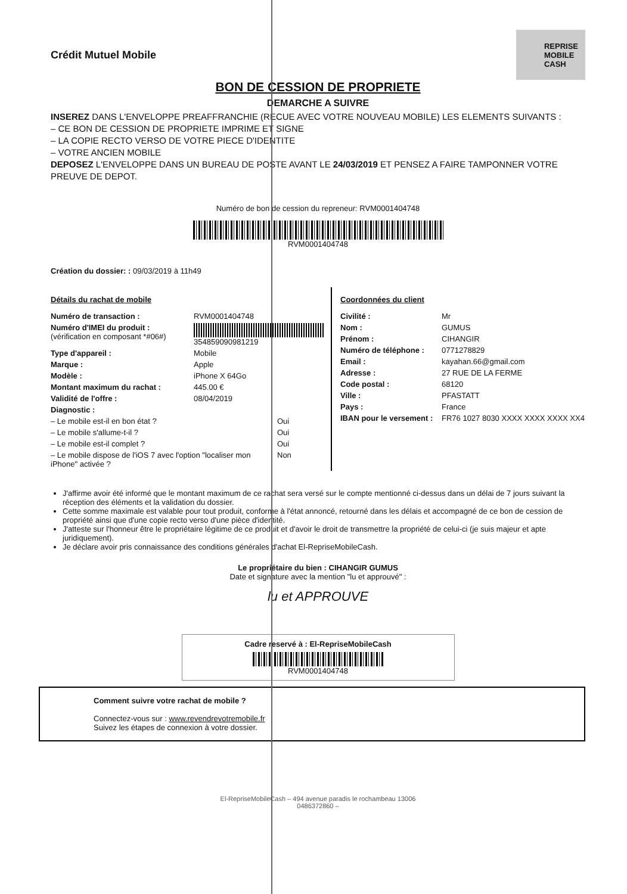Crédit Mutuel Mobile
REPRISE
MOBILE
CASH
BON DE CESSION DE PROPRIETE
DEMARCHE A SUIVRE
INSEREZ DANS L'ENVELOPPE PREAFFRANCHIE (RECUE AVEC VOTRE NOUVEAU MOBILE) LES ELEMENTS SUIVANTS :
– CE BON DE CESSION DE PROPRIETE IMPRIME ET SIGNE
– LA COPIE RECTO VERSO DE VOTRE PIECE D'IDENTITE
– VOTRE ANCIEN MOBILE
DEPOSEZ L'ENVELOPPE DANS UN BUREAU DE POSTE AVANT LE 24/03/2019 ET PENSEZ A FAIRE TAMPONNER VOTRE PREUVE DE DEPOT.
Numéro de bon de cession du repreneur: RVM0001404748
RVM0001404748
Création du dossier: : 09/03/2019 à 11h49
Détails du rachat de mobile
Numéro de transaction : RVM0001404748
Numéro d'IMEI du produit :
(vérification en composant *#06#) 354859090981219
Type d'appareil : Mobile
Marque : Apple
Modèle : iPhone X 64Go
Montant maximum du rachat : 445.00 €
Validité de l'offre : 08/04/2019
Diagnostic :
– Le mobile est-il en bon état ? Oui
– Le mobile s'allume-t-il ? Oui
– Le mobile est-il complet ? Oui
– Le mobile dispose de l'iOS 7 avec l'option "localiser mon iPhone" activée ? Non
Coordonnées du client
Civilité : Mr
Nom : GUMUS
Prénom : CIHANGIR
Numéro de téléphone : 0771278829
Email : kayahan.66@gmail.com
Adresse : 27 RUE DE LA FERME
Code postal : 68120
Ville : PFASTATT
Pays : France
IBAN pour le versement : FR76 1027 8030 XXXX XXXX XXXX XX4
J'affirme avoir été informé que le montant maximum de ce rachat sera versé sur le compte mentionné ci-dessus dans un délai de 7 jours suivant la réception des éléments et la validation du dossier.
Cette somme maximale est valable pour tout produit, conforme à l'état annoncé, retourné dans les délais et accompagné de ce bon de cession de propriété ainsi que d'une copie recto verso d'une pièce d'identité.
J'atteste sur l'honneur être le propriétaire légitime de ce produit et d'avoir le droit de transmettre la propriété de celui-ci (je suis majeur et apte juridiquement).
Je déclare avoir pris connaissance des conditions générales d'achat El-RepriseMobileCash.
Le propriétaire du bien : CIHANGIR GUMUS
Date et signature avec la mention "lu et approuvé" :
lu et APPROUVE
Cadre reservé à : El-RepriseMobileCash
RVM0001404748
Comment suivre votre rachat de mobile ?
Connectez-vous sur : www.revendrevotremobile.fr
Suivez les étapes de connexion à votre dossier.
El-RepriseMobileCash – 494 avenue paradis le rochambeau 13006
0486372860 –